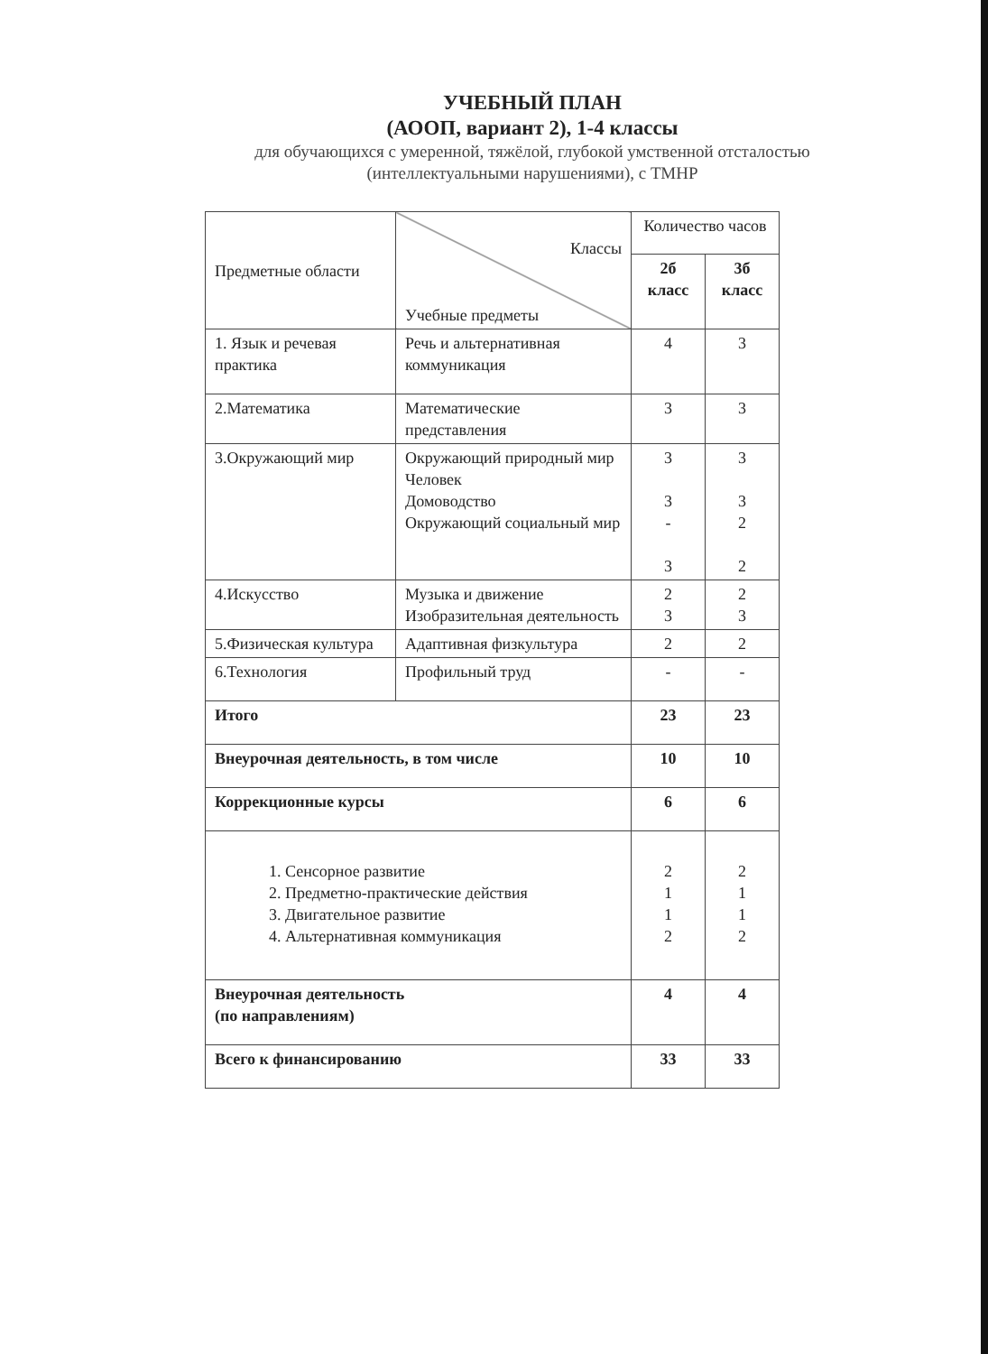УЧЕБНЫЙ ПЛАН
(АООП, вариант 2), 1-4 классы
для обучающихся с умеренной, тяжёлой, глубокой умственной отсталостью
(интеллектуальными нарушениями), с ТМНР
| Предметные области | Классы Учебные предметы | Количество часов | |
| --- | --- | --- | --- |
| | | 2б класс | 3б класс |
| 1. Язык и речевая практика | Речь и альтернативная коммуникация | 4 | 3 |
| 2.Математика | Математические представления | 3 | 3 |
| 3.Окружающий мир | Окружающий природный мир Человек Домоводство Окружающий социальный мир | 3 3 - 3 | 3 3 2 2 |
| 4.Искусство | Музыка и движение Изобразительная деятельность | 2 3 | 2 3 |
| 5.Физическая культура | Адаптивная физкультура | 2 | 2 |
| 6.Технология | Профильный труд | - | - |
| Итого | | 23 | 23 |
| Внеурочная деятельность, в том числе | | 10 | 10 |
| Коррекционные курсы | | 6 | 6 |
| 1. Сенсорное развитие 2. Предметно-практические действия 3. Двигательное развитие 4. Альтернативная коммуникация | | 2 1 1 2 | 2 1 1 2 |
| Внеурочная деятельность (по направлениям) | | 4 | 4 |
| Всего к финансированию | | 33 | 33 |